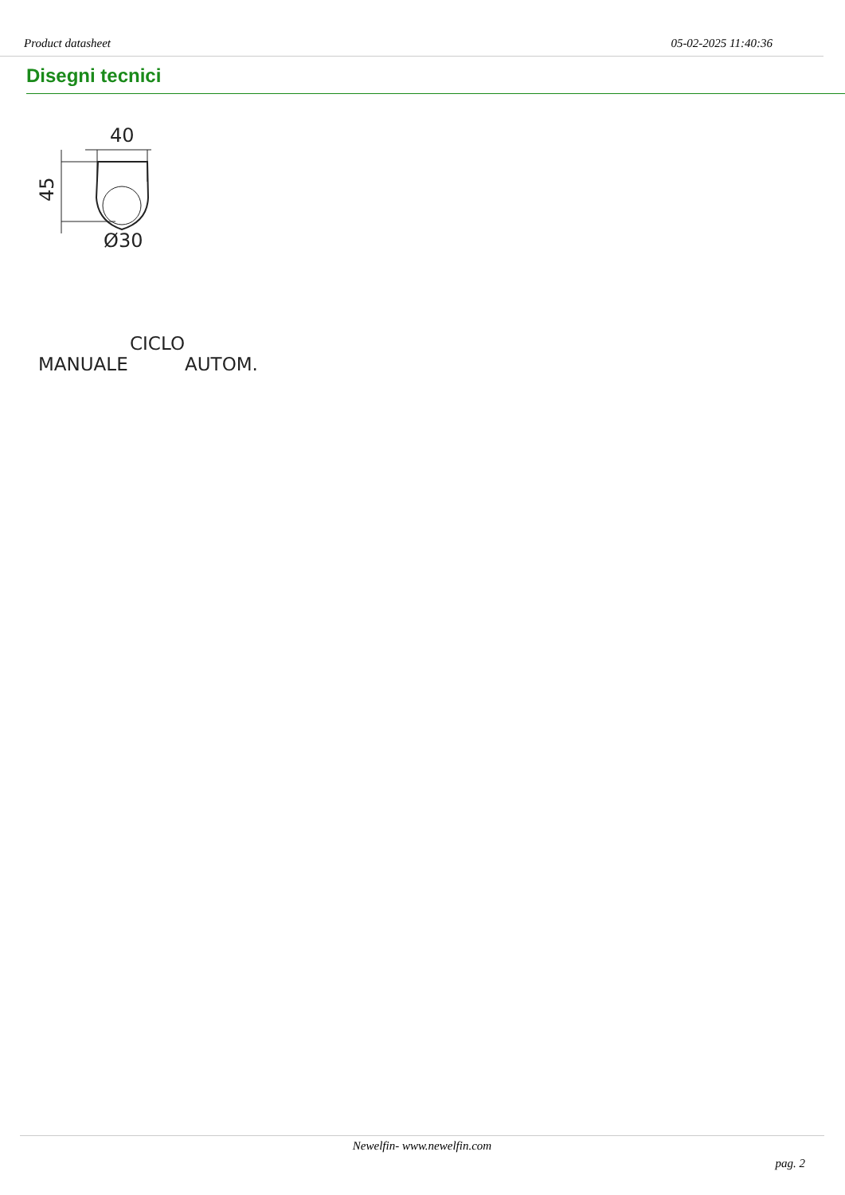Product datasheet 05-02-2025 11:40:36
Disegni tecnici
40
45
Ø30
CICLO
MANUALE AUTOM.
Newelfin- www.newelfin.com
pag. 2